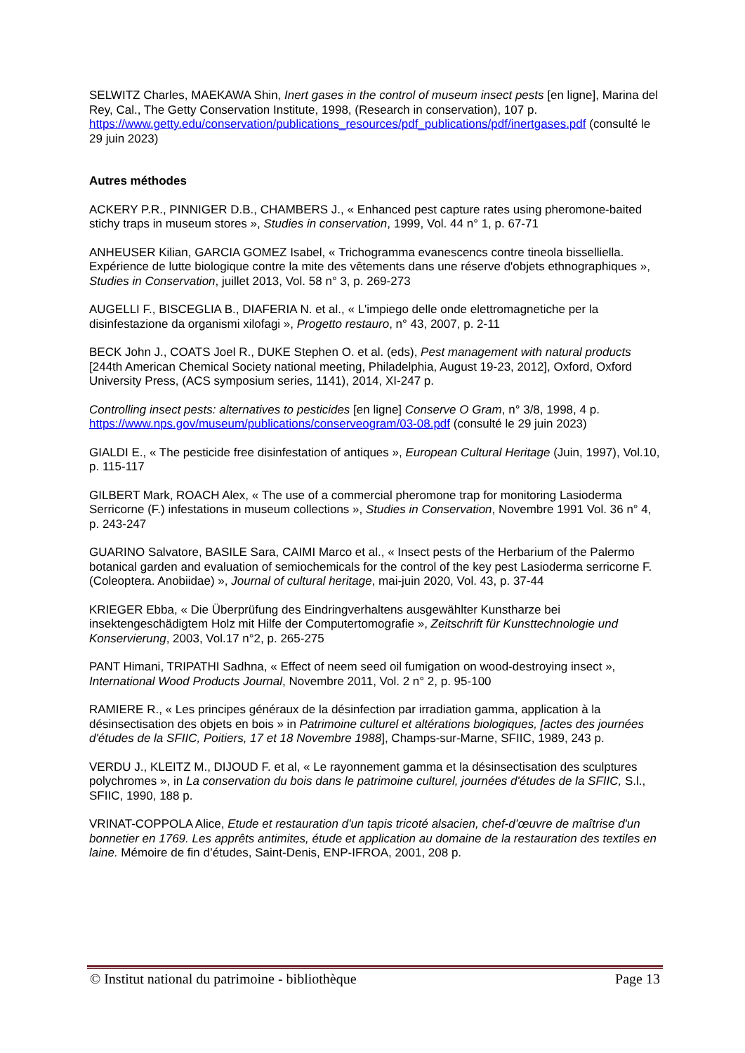SELWITZ Charles, MAEKAWA Shin, Inert gases in the control of museum insect pests [en ligne], Marina del Rey, Cal., The Getty Conservation Institute, 1998, (Research in conservation), 107 p. https://www.getty.edu/conservation/publications_resources/pdf_publications/pdf/inertgases.pdf (consulté le 29 juin 2023)
Autres méthodes
ACKERY P.R., PINNIGER D.B., CHAMBERS J., « Enhanced pest capture rates using pheromone-baited stichy traps in museum stores », Studies in conservation, 1999, Vol. 44 n° 1, p. 67-71
ANHEUSER Kilian, GARCIA GOMEZ Isabel, « Trichogramma evanescencs contre tineola bisselliella. Expérience de lutte biologique contre la mite des vêtements dans une réserve d'objets ethnographiques », Studies in Conservation, juillet 2013, Vol. 58 n° 3, p. 269-273
AUGELLI F., BISCEGLIA B., DIAFERIA N. et al., « L'impiego delle onde elettromagnetiche per la disinfestazione da organismi xilofagi », Progetto restauro, n° 43, 2007, p. 2-11
BECK John J., COATS Joel R., DUKE Stephen O. et al. (eds), Pest management with natural products [244th American Chemical Society national meeting, Philadelphia, August 19-23, 2012], Oxford, Oxford University Press, (ACS symposium series, 1141), 2014, XI-247 p.
Controlling insect pests: alternatives to pesticides [en ligne] Conserve O Gram, n° 3/8, 1998, 4 p. https://www.nps.gov/museum/publications/conserveogram/03-08.pdf (consulté le 29 juin 2023)
GIALDI E., « The pesticide free disinfestation of antiques », European Cultural Heritage (Juin, 1997), Vol.10, p. 115-117
GILBERT Mark, ROACH Alex, « The use of a commercial pheromone trap for monitoring Lasioderma Serricorne (F.) infestations in museum collections », Studies in Conservation, Novembre 1991 Vol. 36 n° 4, p. 243-247
GUARINO Salvatore, BASILE Sara, CAIMI Marco et al., « Insect pests of the Herbarium of the Palermo botanical garden and evaluation of semiochemicals for the control of the key pest Lasioderma serricorne F. (Coleoptera. Anobiidae) », Journal of cultural heritage, mai-juin 2020, Vol. 43, p. 37-44
KRIEGER Ebba, « Die Überprüfung des Eindringverhaltens ausgewählter Kunstharze bei insektengeschädigtem Holz mit Hilfe der Computertomografie », Zeitschrift für Kunsttechnologie und Konservierung, 2003, Vol.17 n°2, p. 265-275
PANT Himani, TRIPATHI Sadhna, « Effect of neem seed oil fumigation on wood-destroying insect », International Wood Products Journal, Novembre 2011, Vol. 2 n° 2, p. 95-100
RAMIERE R., « Les principes généraux de la désinfection par irradiation gamma, application à la désinsectisation des objets en bois » in Patrimoine culturel et altérations biologiques, [actes des journées d'études de la SFIIC, Poitiers, 17 et 18 Novembre 1988], Champs-sur-Marne, SFIIC, 1989, 243 p.
VERDU J., KLEITZ M., DIJOUD F. et al, « Le rayonnement gamma et la désinsectisation des sculptures polychromes », in La conservation du bois dans le patrimoine culturel, journées d'études de la SFIIC, S.l., SFIIC, 1990, 188 p.
VRINAT-COPPOLA Alice, Etude et restauration d'un tapis tricoté alsacien, chef-d’œuvre de maîtrise d'un bonnetier en 1769. Les apprêts antimites, étude et application au domaine de la restauration des textiles en laine. Mémoire de fin d’études, Saint-Denis, ENP-IFROA, 2001, 208 p.
© Institut national du patrimoine - bibliothèque Page 13